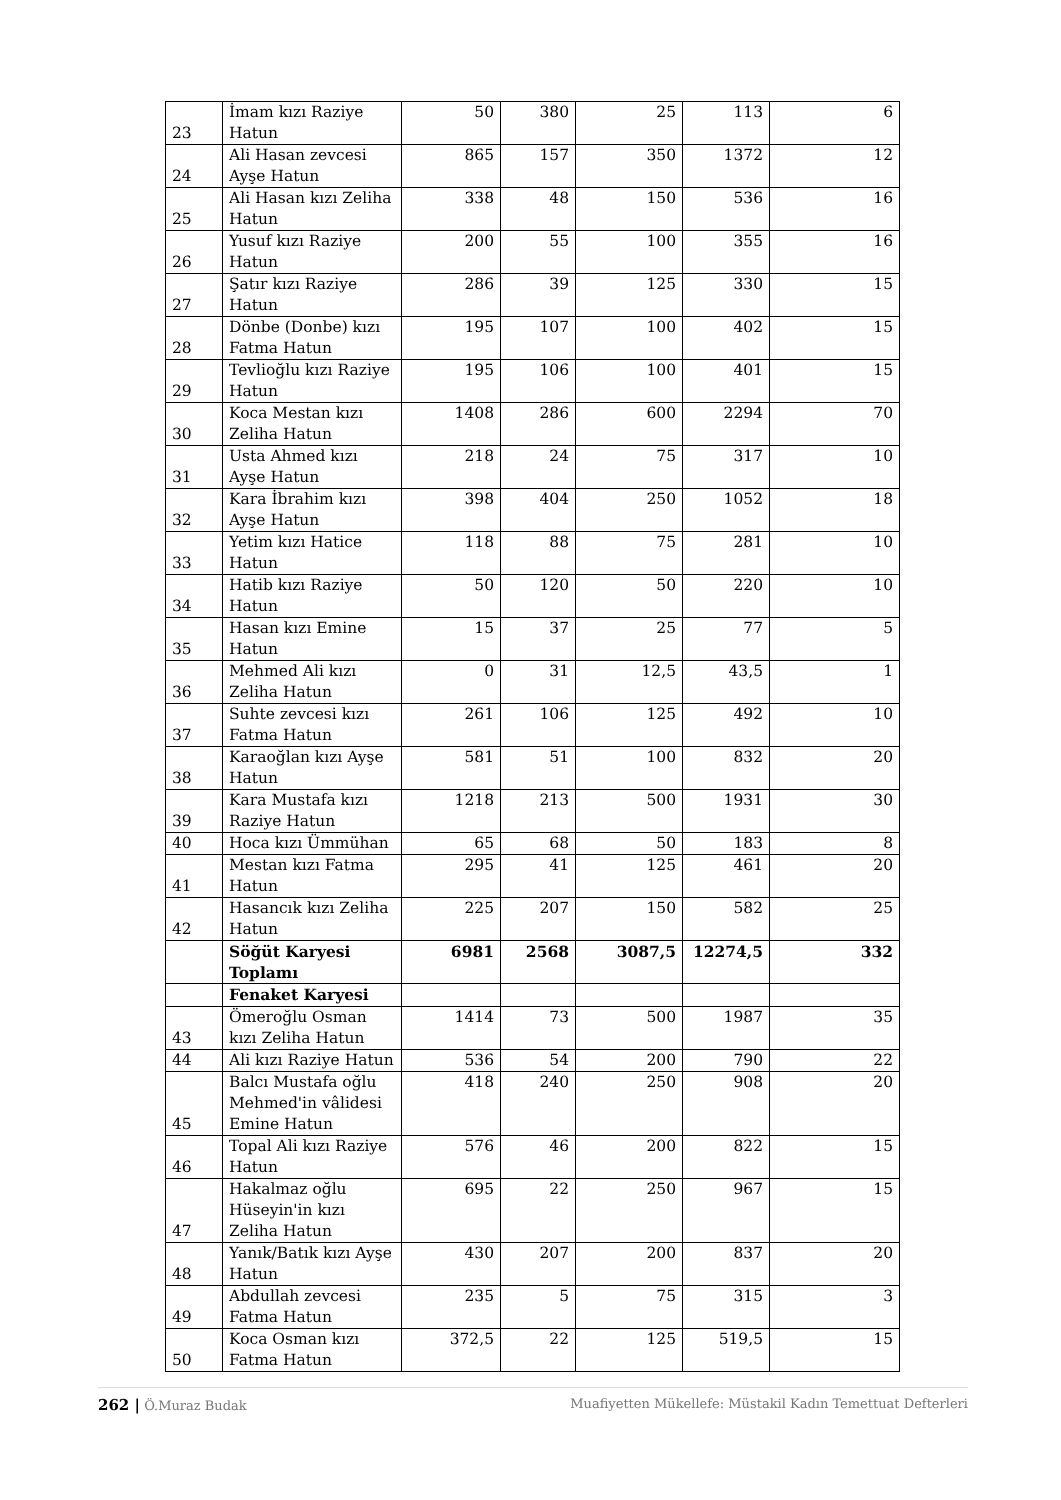| 23 | İmam kızı Raziye Hatun | 50 | 380 | 25 | 113 | 6 |
| 24 | Ali Hasan zevcesi Ayşe Hatun | 865 | 157 | 350 | 1372 | 12 |
| 25 | Ali Hasan kızı Zeliha Hatun | 338 | 48 | 150 | 536 | 16 |
| 26 | Yusuf kızı Raziye Hatun | 200 | 55 | 100 | 355 | 16 |
| 27 | Şatır kızı Raziye Hatun | 286 | 39 | 125 | 330 | 15 |
| 28 | Dönbe (Donbe) kızı Fatma Hatun | 195 | 107 | 100 | 402 | 15 |
| 29 | Tevlioğlu kızı Raziye Hatun | 195 | 106 | 100 | 401 | 15 |
| 30 | Koca Mestan kızı Zeliha Hatun | 1408 | 286 | 600 | 2294 | 70 |
| 31 | Usta Ahmed kızı Ayşe Hatun | 218 | 24 | 75 | 317 | 10 |
| 32 | Kara İbrahim kızı Ayşe Hatun | 398 | 404 | 250 | 1052 | 18 |
| 33 | Yetim kızı Hatice Hatun | 118 | 88 | 75 | 281 | 10 |
| 34 | Hatib kızı Raziye Hatun | 50 | 120 | 50 | 220 | 10 |
| 35 | Hasan kızı Emine Hatun | 15 | 37 | 25 | 77 | 5 |
| 36 | Mehmed Ali kızı Zeliha Hatun | 0 | 31 | 12,5 | 43,5 | 1 |
| 37 | Suhte zevcesi kızı Fatma Hatun | 261 | 106 | 125 | 492 | 10 |
| 38 | Karaoğlan kızı Ayşe Hatun | 581 | 51 | 100 | 832 | 20 |
| 39 | Kara Mustafa kızı Raziye Hatun | 1218 | 213 | 500 | 1931 | 30 |
| 40 | Hoca kızı Ümmühan | 65 | 68 | 50 | 183 | 8 |
| 41 | Mestan kızı Fatma Hatun | 295 | 41 | 125 | 461 | 20 |
| 42 | Hasancık kızı Zeliha Hatun | 225 | 207 | 150 | 582 | 25 |
| | Söğüt Karyesi Toplamı | 6981 | 2568 | 3087,5 | 12274,5 | 332 |
| | Fenaket Karyesi | | | | | |
| 43 | Ömeroğlu Osman kızı Zeliha Hatun | 1414 | 73 | 500 | 1987 | 35 |
| 44 | Ali kızı Raziye Hatun | 536 | 54 | 200 | 790 | 22 |
| 45 | Balcı Mustafa oğlu Mehmed'in vâlidesi Emine Hatun | 418 | 240 | 250 | 908 | 20 |
| 46 | Topal Ali kızı Raziye Hatun | 576 | 46 | 200 | 822 | 15 |
| 47 | Hakalmaz oğlu Hüseyin'in kızı Zeliha Hatun | 695 | 22 | 250 | 967 | 15 |
| 48 | Yanık/Batık kızı Ayşe Hatun | 430 | 207 | 200 | 837 | 20 |
| 49 | Abdullah zevcesi Fatma Hatun | 235 | 5 | 75 | 315 | 3 |
| 50 | Koca Osman kızı Fatma Hatun | 372,5 | 22 | 125 | 519,5 | 15 |
262 | Ö.Muraz Budak Muafiyetten Mükellefe: Müstakil Kadın Temettuat Defterleri